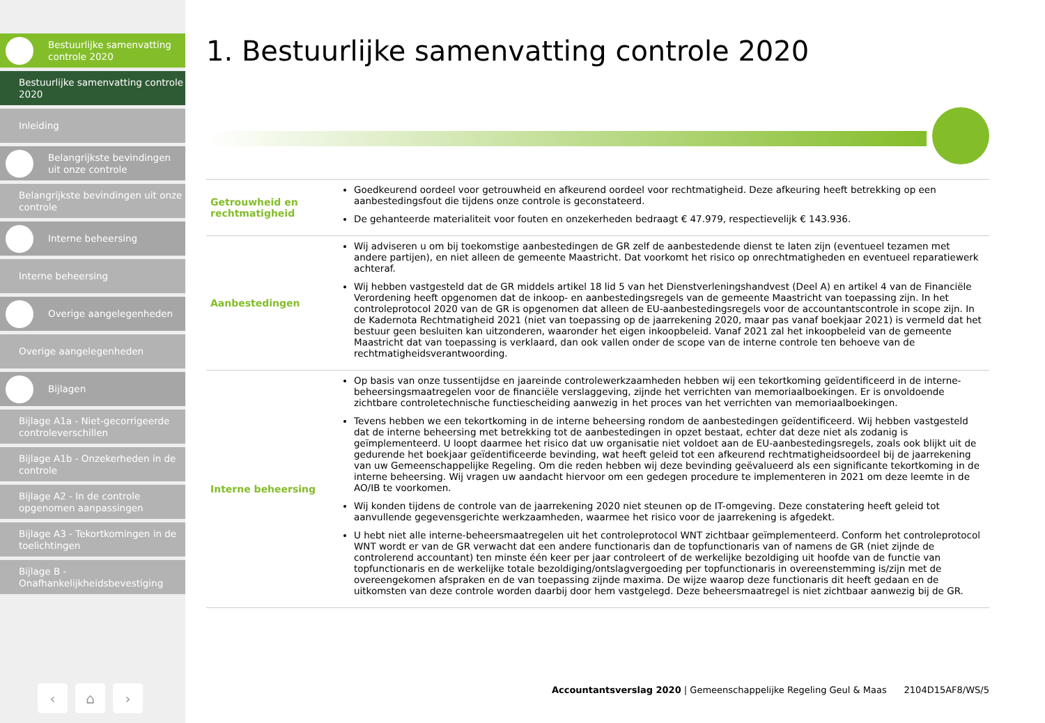Bestuurlijke samenvatting controle 2020
Bestuurlijke samenvatting controle 2020
Inleiding
Belangrijkste bevindingen uit onze controle
Belangrijkste bevindingen uit onze controle
Interne beheersing
Interne beheersing
Overige aangelegenheden
Overige aangelegenheden
Bijlagen
Bijlage A1a - Niet-gecorrigeerde controleverschillen
Bijlage A1b - Onzekerheden in de controle
Bijlage A2 - In de controle opgenomen aanpassingen
Bijlage A3 - Tekortkomingen in de toelichtingen
Bijlage B - Onafhankelijkheidsbevestiging
‹ ⌂ ›
1. Bestuurlijke samenvatting controle 2020
| Getrouwheid en rechtmatigheid | Goedkeurend oordeel voor getrouwheid en afkeurend oordeel voor rechtmatigheid. Deze afkeuring heeft betrekking op een aanbestedingsfout die tijdens onze controle is geconstateerd. De gehanteerde materialiteit voor fouten en onzekerheden bedraagt € 47.979, respectievelijk € 143.936. |
| Aanbestedingen | Wij adviseren u om bij toekomstige aanbestedingen de GR zelf de aanbestedende dienst te laten zijn (eventueel tezamen met andere partijen), en niet alleen de gemeente Maastricht. Dat voorkomt het risico op onrechtmatigheden en eventueel reparatiewerk achteraf. Wij hebben vastgesteld dat de GR middels artikel 18 lid 5 van het Dienstverleningshandvest (Deel A) en artikel 4 van de Financiële Verordening heeft opgenomen dat de inkoop- en aanbestedingsregels van de gemeente Maastricht van toepassing zijn. In het controleprotocol 2020 van de GR is opgenomen dat alleen de EU-aanbestedingsregels voor de accountantscontrole in scope zijn. In de Kadernota Rechtmatigheid 2021 (niet van toepassing op de jaarrekening 2020, maar pas vanaf boekjaar 2021) is vermeld dat het bestuur geen besluiten kan uitzonderen, waaronder het eigen inkoopbeleid. Vanaf 2021 zal het inkoopbeleid van de gemeente Maastricht dat van toepassing is verklaard, dan ook vallen onder de scope van de interne controle ten behoeve van de rechtmatigheidsverantwoording. |
| Interne beheersing | Op basis van onze tussentijdse en jaareinde controlewerkzaamheden hebben wij een tekortkoming geïdentificeerd in de interne-beheersingsmaatregelen voor de financiële verslaggeving, zijnde het verrichten van memoriaalboekingen. Er is onvoldoende zichtbare controletechnische functiescheiding aanwezig in het proces van het verrichten van memoriaalboekingen. Tevens hebben we een tekortkoming in de interne beheersing rondom de aanbestedingen geïdentificeerd. Wij hebben vastgesteld dat de interne beheersing met betrekking tot de aanbestedingen in opzet bestaat, echter dat deze niet als zodanig is geïmplementeerd. U loopt daarmee het risico dat uw organisatie niet voldoet aan de EU-aanbestedingsregels, zoals ook blijkt uit de gedurende het boekjaar geïdentificeerde bevinding, wat heeft geleid tot een afkeurend rechtmatigheidsoordeel bij de jaarrekening van uw Gemeenschappelijke Regeling. Om die reden hebben wij deze bevinding geëvalueerd als een significante tekortkoming in de interne beheersing. Wij vragen uw aandacht hiervoor om een gedegen procedure te implementeren in 2021 om deze leemte in de AO/IB te voorkomen. Wij konden tijdens de controle van de jaarrekening 2020 niet steunen op de IT-omgeving. Deze constatering heeft geleid tot aanvullende gegevensgerichte werkzaamheden, waarmee het risico voor de jaarrekening is afgedekt. U hebt niet alle interne-beheersmaatregelen uit het controleprotocol WNT zichtbaar geïmplementeerd. Conform het controleprotocol WNT wordt er van de GR verwacht dat een andere functionaris dan de topfunctionaris van of namens de GR (niet zijnde de controlerend accountant) ten minste één keer per jaar controleert of de werkelijke bezoldiging uit hoofde van de functie van topfunctionaris en de werkelijke totale bezoldiging/ontslagvergoeding per topfunctionaris in overeenstemming is/zijn met de overeengekomen afspraken en de van toepassing zijnde maxima. De wijze waarop deze functionaris dit heeft gedaan en de uitkomsten van deze controle worden daarbij door hem vastgelegd. Deze beheersmaatregel is niet zichtbaar aanwezig bij de GR. |
Accountantsverslag 2020 | Gemeenschappelijke Regeling Geul & Maas 2104D15AF8/WS/5